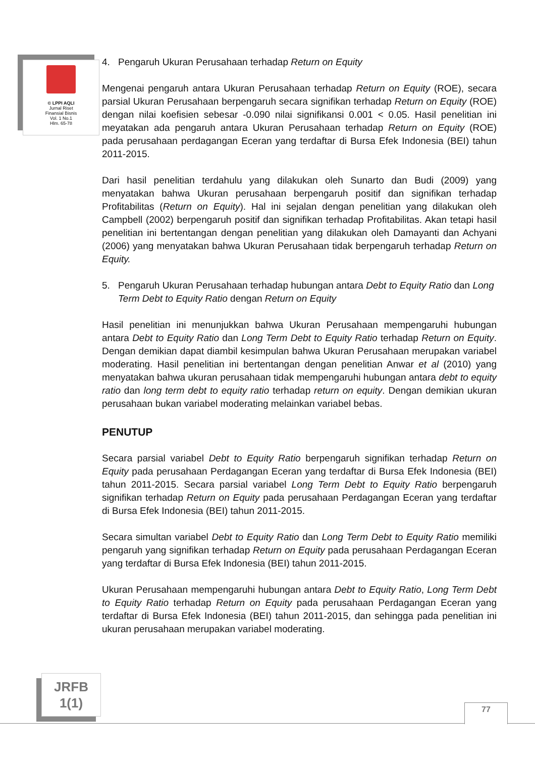© LPPI AQLI
Jurnal Riset
Finansial Bisnis
Vol. 1 No.1
Hlm. 65-78
4. Pengaruh Ukuran Perusahaan terhadap Return on Equity
Mengenai pengaruh antara Ukuran Perusahaan terhadap Return on Equity (ROE), secara parsial Ukuran Perusahaan berpengaruh secara signifikan terhadap Return on Equity (ROE) dengan nilai koefisien sebesar -0.090 nilai signifikansi 0.001 < 0.05. Hasil penelitian ini meyatakan ada pengaruh antara Ukuran Perusahaan terhadap Return on Equity (ROE) pada perusahaan perdagangan Eceran yang terdaftar di Bursa Efek Indonesia (BEI) tahun 2011-2015.
Dari hasil penelitian terdahulu yang dilakukan oleh Sunarto dan Budi (2009) yang menyatakan bahwa Ukuran perusahaan berpengaruh positif dan signifikan terhadap Profitabilitas (Return on Equity). Hal ini sejalan dengan penelitian yang dilakukan oleh Campbell (2002) berpengaruh positif dan signifikan terhadap Profitabilitas. Akan tetapi hasil penelitian ini bertentangan dengan penelitian yang dilakukan oleh Damayanti dan Achyani (2006) yang menyatakan bahwa Ukuran Perusahaan tidak berpengaruh terhadap Return on Equity.
5. Pengaruh Ukuran Perusahaan terhadap hubungan antara Debt to Equity Ratio dan Long Term Debt to Equity Ratio dengan Return on Equity
Hasil penelitian ini menunjukkan bahwa Ukuran Perusahaan mempengaruhi hubungan antara Debt to Equity Ratio dan Long Term Debt to Equity Ratio terhadap Return on Equity. Dengan demikian dapat diambil kesimpulan bahwa Ukuran Perusahaan merupakan variabel moderating. Hasil penelitian ini bertentangan dengan penelitian Anwar et al (2010) yang menyatakan bahwa ukuran perusahaan tidak mempengaruhi hubungan antara debt to equity ratio dan long term debt to equity ratio terhadap return on equity. Dengan demikian ukuran perusahaan bukan variabel moderating melainkan variabel bebas.
PENUTUP
Secara parsial variabel Debt to Equity Ratio berpengaruh signifikan terhadap Return on Equity pada perusahaan Perdagangan Eceran yang terdaftar di Bursa Efek Indonesia (BEI) tahun 2011-2015. Secara parsial variabel Long Term Debt to Equity Ratio berpengaruh signifikan terhadap Return on Equity pada perusahaan Perdagangan Eceran yang terdaftar di Bursa Efek Indonesia (BEI) tahun 2011-2015.
Secara simultan variabel Debt to Equity Ratio dan Long Term Debt to Equity Ratio memiliki pengaruh yang signifikan terhadap Return on Equity pada perusahaan Perdagangan Eceran yang terdaftar di Bursa Efek Indonesia (BEI) tahun 2011-2015.
Ukuran Perusahaan mempengaruhi hubungan antara Debt to Equity Ratio, Long Term Debt to Equity Ratio terhadap Return on Equity pada perusahaan Perdagangan Eceran yang terdaftar di Bursa Efek Indonesia (BEI) tahun 2011-2015, dan sehingga pada penelitian ini ukuran perusahaan merupakan variabel moderating.
JRFB
1(1)
77